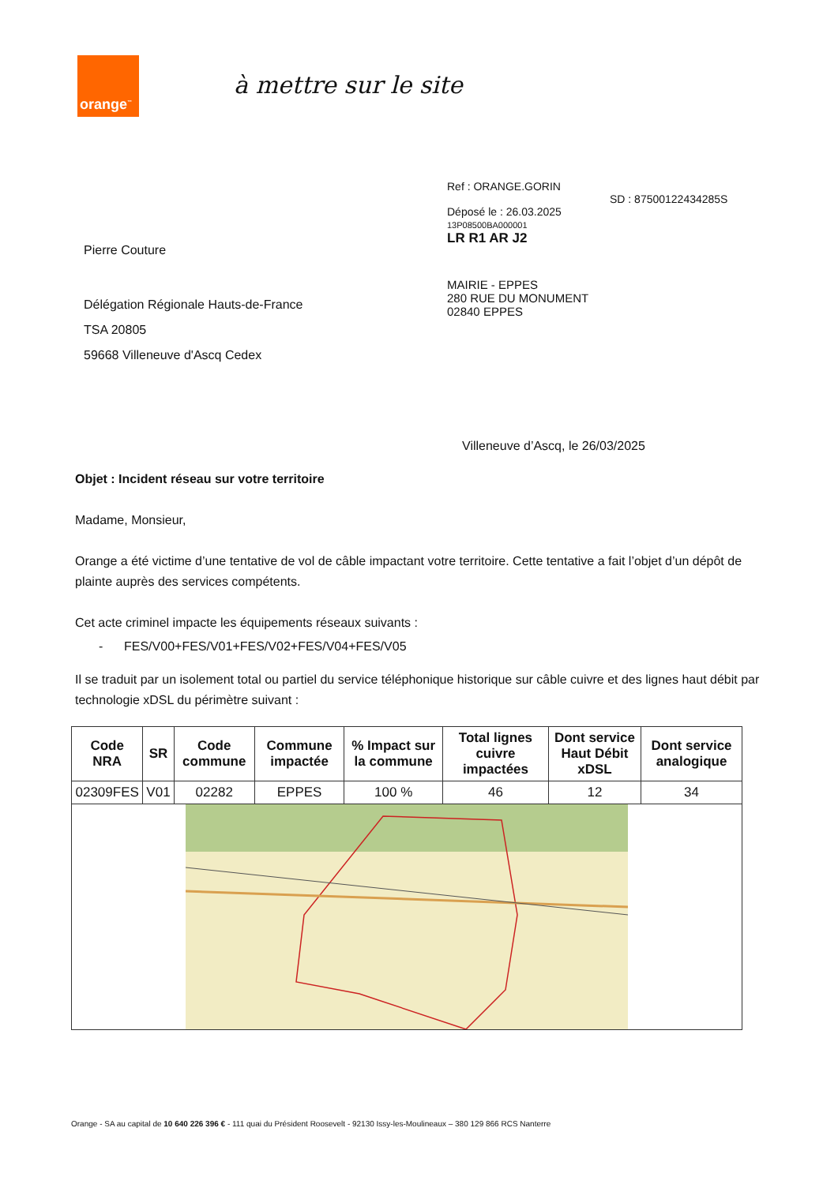orange<sup>™</sup>
à mettre sur le site
Pierre Couture
Délégation Régionale Hauts-de-France
TSA 20805
59668 Villeneuve d'Ascq Cedex
Ref : ORANGE.GORIN
SD : 8750012243428​5S
Déposé le : 26.03.2025
13P08500BA000001
LR R1 AR J2
MAIRIE - EPPES
280 RUE DU MONUMENT
02840 EPPES
Villeneuve d’Ascq, le 26/03/2025
Objet : Incident réseau sur votre territoire
Madame, Monsieur,
Orange a été victime d’une tentative de vol de câble impactant votre territoire. Cette tentative a fait l’objet d’un dépôt de plainte auprès des services compétents.
Cet acte criminel impacte les équipements réseaux suivants :
- FES/V00+FES/V01+FES/V02+FES/V04+FES/V05
Il se traduit par un isolement total ou partiel du service téléphonique historique sur câble cuivre et des lignes haut débit par technologie xDSL du périmètre suivant :
| Code NRA | SR | Code commune | Commune impactée | % Impact sur la commune | Total lignes cuivre impactées | Dont service Haut Débit xDSL | Dont service analogique |
| --- | --- | --- | --- | --- | --- | --- | --- |
| 02309FES | V01 | 02282 | EPPES | 100 % | 46 | 12 | 34 |
Orange - SA au capital de 10 640 226 396 € - 111 quai du Président Roosevelt - 92130 Issy-les-Moulineaux – 380 129 866 RCS Nanterre